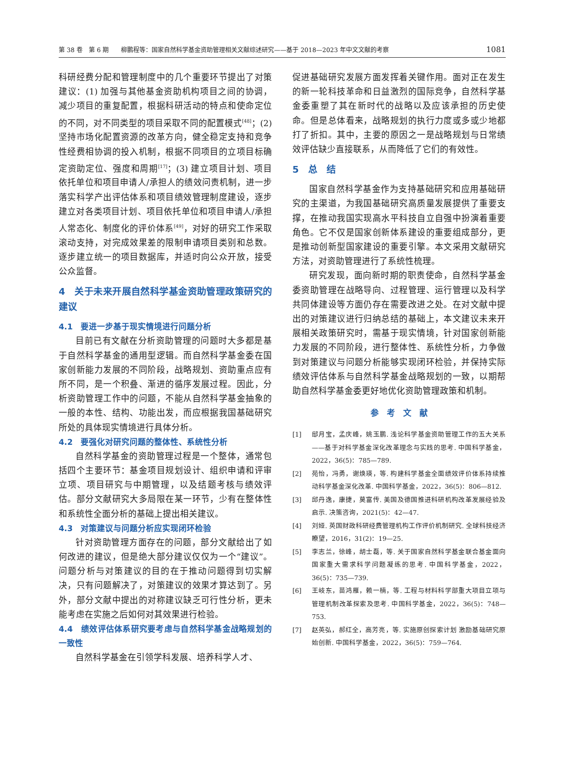第 38 卷　第 6 期　　柳鹏程等：国家自然科学基金资助管理相关文献综述研究——基于 2018—2023 年中文文献的考察 1081
科研经费分配和管理制度中的几个重要环节提出了对策建议：(1) 加强与其他基金资助机构项目之间的协调，减少项目的重复配置，根据科研活动的特点和使命定位的不同，对不同类型的项目采取不同的配置模式<sup>[48]</sup>；(2) 坚持市场化配置资源的改革方向，健全稳定支持和竞争性经费相协调的投入机制，根据不同项目的立项目标确定资助定位、强度和周期<sup>[17]</sup>；(3) 建立项目计划、项目依托单位和项目申请人/承担人的绩效问责机制，进一步落实科学产出评估体系和项目绩效管理制度建设，逐步建立对各类项目计划、项目依托单位和项目申请人/承担人常态化、制度化的评价体系<sup>[49]</sup>，对好的研究工作采取滚动支持，对完成效果差的限制申请项目类别和总数。逐步建立统一的项目数据库，并适时向公众开放，接受公众监督。
4　关于未来开展自然科学基金资助管理政策研究的建议
4.1　要进一步基于现实情境进行问题分析
目前已有文献在分析资助管理的问题时大多都是基于自然科学基金的通用型逻辑。而自然科学基金委在国家创新能力发展的不同阶段，战略规划、资助重点应有所不同，是一个积叠、渐进的循序发展过程。因此，分析资助管理工作中的问题，不能从自然科学基金抽象的一般的本性、结构、功能出发，而应根据我国基础研究所处的具体现实情境进行具体分析。
4.2　要强化对研究问题的整体性、系统性分析
自然科学基金的资助管理过程是一个整体，通常包括四个主要环节：基金项目规划设计、组织申请和评审立项、项目研究与中期管理，以及结题考核与绩效评估。部分文献研究大多局限在某一环节，少有在整体性和系统性全面分析的基础上提出相关建议。
4.3　对策建议与问题分析应实现闭环检验
针对资助管理方面存在的问题，部分文献给出了如何改进的建议，但是绝大部分建议仅仅为一个“建议”。问题分析与对策建议的目的在于推动问题得到切实解决，只有问题解决了，对策建议的效果才算达到了。另外，部分文献中提出的对称建议缺乏可行性分析，更未能考虑在实施之后如何对其效果进行检验。
4.4　绩效评估体系研究要考虑与自然科学基金战略规划的一致性
自然科学基金在引领学科发展、培养科学人才、
促进基础研究发展方面发挥着关键作用。面对正在发生的新一轮科技革命和日益激烈的国际竞争，自然科学基金委重塑了其在新时代的战略以及应该承担的历史使命。但是总体看来，战略规划的执行力度或多或少地都打了折扣。其中，主要的原因之一是战略规划与日常绩效评估缺少直接联系，从而降低了它们的有效性。
5　总　结
国家自然科学基金作为支持基础研究和应用基础研究的主渠道，为我国基础研究高质量发展提供了重要支撑，在推动我国实现高水平科技自立自强中扮演着重要角色。它不仅是国家创新体系建设的重要组成部分，更是推动创新型国家建设的重要引擎。本文采用文献研究方法，对资助管理进行了系统性梳理。
研究发现，面向新时期的职责使命，自然科学基金委资助管理在战略导向、过程管理、运行管理以及科学共同体建设等方面仍存在需要改进之处。在对文献中提出的对策建议进行归纳总结的基础上，本文建议未来开展相关政策研究时，需基于现实情境，针对国家创新能力发展的不同阶段，进行整体性、系统性分析，力争做到对策建议与问题分析能够实现闭环检验，并保持实际绩效评估体系与自然科学基金战略规划的一致，以期帮助自然科学基金委更好地优化资助管理政策和机制。
参　考　文　献
[1] 邸月宝，孟庆峰，姚玉鹏. 浅论科学基金资助管理工作的五大关系——基于对科学基金深化改革理念与实践的思考. 中国科学基金，2022，36(5)：785—789.
[2] 苑怡，冯勇，谢焕瑛，等. 构建科学基金全面绩效评价体系持续推动科学基金深化改革. 中国科学基金，2022，36(5)：806—812.
[3] 邱丹逸，康捷，莫富传. 美国及德国推进科研机构改革发展经验及启示. 决策咨询，2021(5)：42—47.
[4] 刘娅. 英国财政科研经费管理机构工作评价机制研究. 全球科技经济瞭望，2016，31(2)：19—25.
[5] 李志兰，徐峰，胡士磊，等. 关于国家自然科学基金联合基金面向国家重大需求科学问题凝练的思考. 中国科学基金，2022，36(5)：735—739.
[6] 王岐东，苗鸿雁，赖一楠，等. 工程与材料科学部重大项目立项与管理机制改革探索及思考. 中国科学基金，2022，36(5)：748—753.
[7] 赵英弘，郝红全，高芳亮，等. 实施原创探索计划 激励基础研究原始创新. 中国科学基金，2022，36(5)：759—764.